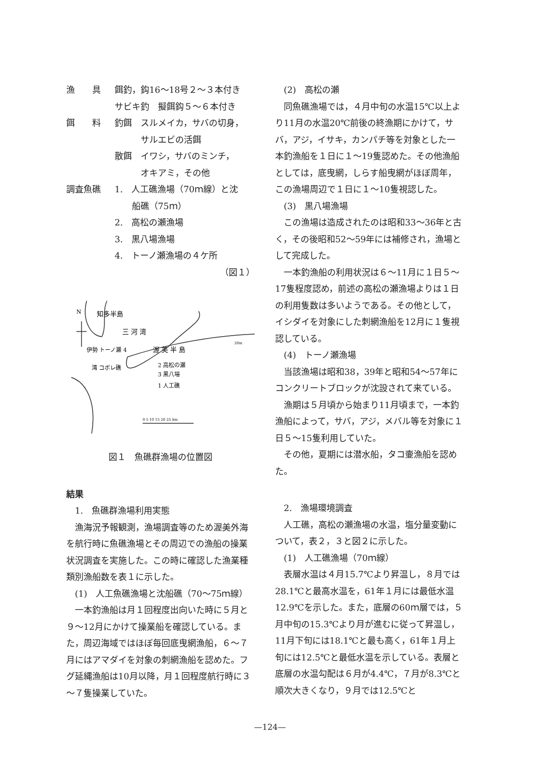漁　　具 餌釣，鈎16～18号２～３本付き
サビキ釣　擬餌鈎５～６本付き
餌　　料 釣餌　スルメイカ，サバの切身，
　　　サルエビの活餌
散餌　イワシ，サバのミンチ，
　　　オキアミ，その他
調査魚礁 1.　人工礁漁場（70ｍ線）と沈
　　船礁（75ｍ）
2.　高松の瀬漁場
3.　黒八場漁場
4.　トーノ瀬漁場の４ケ所
（図１）
N
知多半島
三 河 湾
伊勢 トーノ瀬 4
渥 美 半 島
湾 コボレ礁
2 高松の瀬
3 黒八場
1 人工礁
0 5 10 15 20 25 km
20m
図１　魚礁群漁場の位置図
結果
　1.　魚礁群漁場利用実態
漁海況予報観測，漁場調査等のため渥美外海を航行時に魚礁漁場とその周辺での漁船の操業状況調査を実施した。この時に確認した漁業種類別漁船数を表１に示した。
(1)　人工魚礁漁場と沈船礁（70～75ｍ線）
一本釣漁船は月１回程度出向いた時に５月と９～12月にかけて操業船を確認している。また，周辺海域ではほぼ毎回底曳網漁船，６～７月にはアマダイを対象の刺網漁船を認めた。フグ延縄漁船は10月以降，月１回程度航行時に３～７隻操業していた。
(2)　高松の瀬
同魚礁漁場では，４月中旬の水温15℃以上より11月の水温20℃前後の終漁期にかけて，サバ，アジ，イサキ，カンパチ等を対象とした一本釣漁船を１日に１～19隻認めた。その他漁船としては，底曳網，しらす船曳網がほぼ周年，この漁場周辺で１日に１～10隻視認した。
(3)　黒八場漁場
この漁場は造成されたのは昭和33～36年と古く，その後昭和52～59年には補修され，漁場として完成した。
一本釣漁船の利用状況は６～11月に１日５～17隻程度認め，前述の高松の瀬漁場よりは１日の利用隻数は多いようである。その他として，イシダイを対象にした刺網漁船を12月に１隻視認している。
(4)　トーノ瀬漁場
当該漁場は昭和38，39年と昭和54～57年にコンクリートブロックが沈設されて来ている。
漁期は５月頃から始まり11月頃まで，一本釣漁船によって，サバ，アジ，メバル等を対象に１日５～15隻利用していた。
その他，夏期には潜水船，タコ壷漁船を認めた。
　2.　漁場環境調査
人工礁，高松の瀬漁場の水温，塩分量変動について，表２，３と図２に示した。
(1)　人工礁漁場（70ｍ線）
表層水温は４月15.7℃より昇温し，８月では28.1℃と最高水温を，61年１月には最低水温12.9℃を示した。また，底層の60ｍ層では，５月中旬の15.3℃より月が進むに従って昇温し，11月下旬には18.1℃と最も高く，61年１月上旬には12.5℃と最低水温を示している。表層と底層の水温勾配は６月が4.4℃，７月が8.3℃と順次大きくなり，９月では12.5℃と
—124—